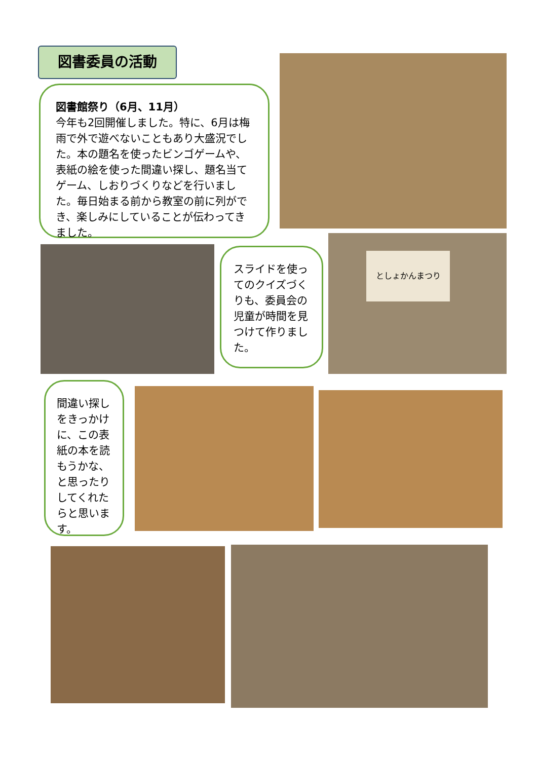図書委員の活動
図書館祭り（6月、11月）
今年も2回開催しました。特に、6月は梅雨で外で遊べないこともあり大盛況でした。本の題名を使ったビンゴゲームや、表紙の絵を使った間違い探し、題名当てゲーム、しおりづくりなどを行いました。毎日始まる前から教室の前に列ができ、楽しみにしていることが伝わってきました。
スライドを使ってのクイズづくりも、委員会の児童が時間を見つけて作りました。
としょかんまつり
間違い探しをきっかけに、この表紙の本を読もうかな、と思ったりしてくれたらと思います。